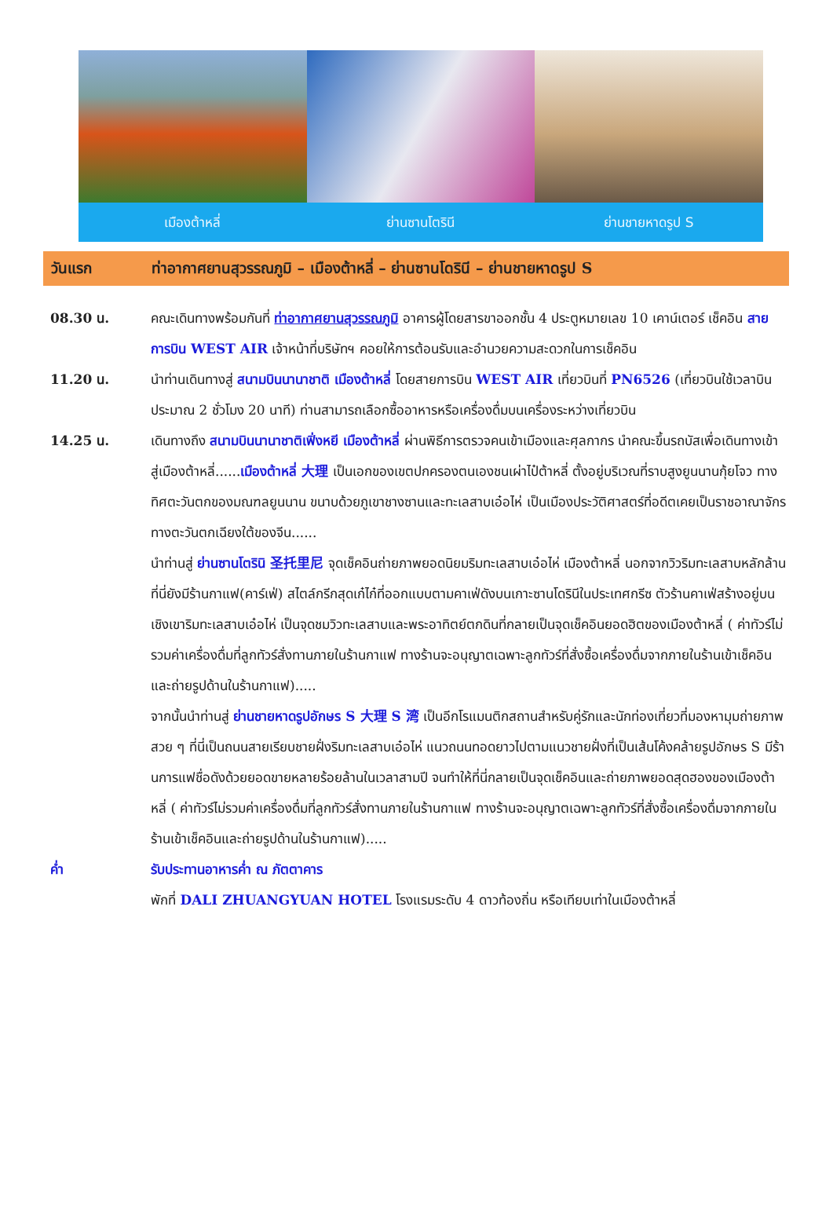เมืองต้าหลี่ ย่านซานโตรินี ย่านชายหาดรูป S
วันแรก ท่าอากาศยานสุวรรณภูมิ – เมืองต้าหลี่ – ย่านซานโดรินี – ย่านชายหาดรูป S
08.30 น. คณะเดินทางพร้อมกันที่ ท่าอากาศยานสุวรรณภูมิ อาคารผู้โดยสารขาออกชั้น 4 ประตูหมายเลข 10 เคาน์เตอร์ เช็คอิน สายการบิน WEST AIR เจ้าหน้าที่บริษัทฯ คอยให้การต้อนรับและอำนวยความสะดวกในการเช็คอิน
11.20 น. นำท่านเดินทางสู่ สนามบินนานาชาติ เมืองต้าหลี่ โดยสายการบิน WEST AIR เที่ยวบินที่ PN6526 (เที่ยวบินใช้เวลาบินประมาณ 2 ชั่วโมง 20 นาที) ท่านสามารถเลือกซื้ออาหารหรือเครื่องดื่มบนเครื่องระหว่างเที่ยวบิน
14.25 น. เดินทางถึง สนามบินนานาชาติเฟิ่งหยี เมืองต้าหลี่ ผ่านพิธีการตรวจคนเข้าเมืองและศุลกากร นำคณะขึ้นรถบัสเพื่อเดินทางเข้าสู่เมืองต้าหลี่......เมืองต้าหลี่ 大理 เป็นเอกของเขตปกครองตนเองชนเผ่าไป๋ต้าหลี่ ตั้งอยู่บริเวณที่ราบสูงยูนนานกุ้ยโจว ทางทิศตะวันตกของมณฑลยูนนาน ขนาบด้วยภูเขาชางซานและทะเลสาบเอ๋อไห่ เป็นเมืองประวัติศาสตร์ที่อดีตเคยเป็นราชอาณาจักรทางตะวันตกเฉียงใต้ของจีน......
นำท่านสู่ ย่านซานโตรินิ 圣托里尼 จุดเช็คอินถ่ายภาพยอดนิยมริมทะเลสาบเอ๋อไห่ เมืองต้าหลี่ นอกจากวิวริมทะเลสาบหลักล้าน ที่นี่ยังมีร้านกาแฟ(คาร์เฟ่) สไตล์กรีกสุดเก๋ไก๋ที่ออกแบบตามคาเฟ่ดังบนเกาะซานโดรินีในประเทศกรีซ ตัวร้านคาเฟ่สร้างอยู่บนเชิงเขาริมทะเลสาบเอ๋อไห่ เป็นจุดชมวิวทะเลสาบและพระอาทิตย์ตกดินที่กลายเป็นจุดเช็คอินยอดฮิตของเมืองต้าหลี่ ( ค่าทัวร์ไม่รวมค่าเครื่องดื่มที่ลูกทัวร์สั่งทานภายในร้านกาแฟ ทางร้านจะอนุญาตเฉพาะลูกทัวร์ที่สั่งซื้อเครื่องดื่มจากภายในร้านเข้าเช็คอินและถ่ายรูปด้านในร้านกาแฟ).....
จากนั้นนำท่านสู่ ย่านชายหาดรูปอักษร S 大理 S 湾 เป็นอีกโรแมนติกสถานสำหรับคู่รักและนักท่องเที่ยวที่มองหามุมถ่ายภาพสวย ๆ ที่นี่เป็นถนนสายเรียบชายฝั่งริมทะเลสาบเอ๋อไห่ แนวถนนทอดยาวไปตามแนวชายฝั่งที่เป็นเส้นโค้งคล้ายรูปอักษร S มีร้านการแฟชื่อดังด้วยยอดขายหลายร้อยล้านในเวลาสามปี จนทำให้ที่นี่กลายเป็นจุดเช็คอินและถ่ายภาพยอดสุดฮองของเมืองต้าหลี่ ( ค่าทัวร์ไม่รวมค่าเครื่องดื่มที่ลูกทัวร์สั่งทานภายในร้านกาแฟ ทางร้านจะอนุญาตเฉพาะลูกทัวร์ที่สั่งซื้อเครื่องดื่มจากภายในร้านเข้าเช็คอินและถ่ายรูปด้านในร้านกาแฟ).....
ค่ำ รับประทานอาหารค่ำ ณ ภัตตาคาร
พักที่ DALI ZHUANGYUAN HOTEL โรงแรมระดับ 4 ดาวท้องถิ่น หรือเทียบเท่าในเมืองต้าหลี่